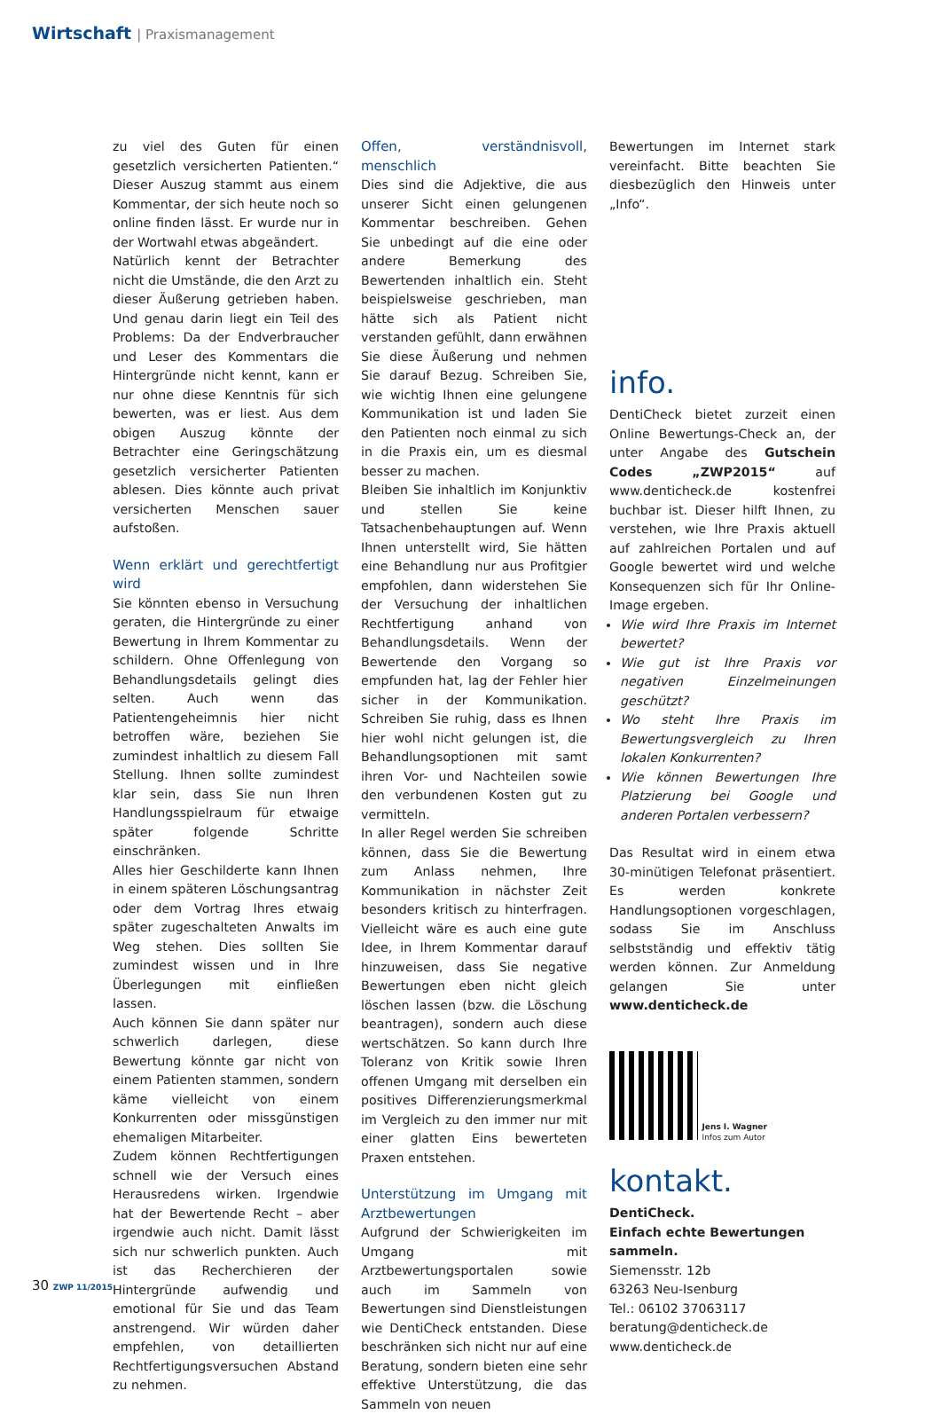Wirtschaft | Praxismanagement
zu viel des Guten für einen gesetzlich versicherten Patienten.“ Dieser Auszug stammt aus einem Kommentar, der sich heute noch so online finden lässt. Er wurde nur in der Wortwahl etwas abgeändert.
Natürlich kennt der Betrachter nicht die Umstände, die den Arzt zu dieser Äußerung getrieben haben. Und genau darin liegt ein Teil des Problems: Da der Endverbraucher und Leser des Kommentars die Hintergründe nicht kennt, kann er nur ohne diese Kenntnis für sich bewerten, was er liest. Aus dem obigen Auszug könnte der Betrachter eine Geringschätzung gesetzlich versicherter Patienten ablesen. Dies könnte auch privat versicherten Menschen sauer aufstoßen.
Wenn erklärt und gerechtfertigt wird
Sie könnten ebenso in Versuchung geraten, die Hintergründe zu einer Bewertung in Ihrem Kommentar zu schildern. Ohne Offenlegung von Behandlungsdetails gelingt dies selten. Auch wenn das Patientengeheimnis hier nicht betroffen wäre, beziehen Sie zumindest inhaltlich zu diesem Fall Stellung. Ihnen sollte zumindest klar sein, dass Sie nun Ihren Handlungsspielraum für etwaige später folgende Schritte einschränken.
Alles hier Geschilderte kann Ihnen in einem späteren Löschungsantrag oder dem Vortrag Ihres etwaig später zugeschalteten Anwalts im Weg stehen. Dies sollten Sie zumindest wissen und in Ihre Überlegungen mit einfließen lassen.
Auch können Sie dann später nur schwerlich darlegen, diese Bewertung könnte gar nicht von einem Patienten stammen, sondern käme vielleicht von einem Konkurrenten oder missgünstigen ehemaligen Mitarbeiter.
Zudem können Rechtfertigungen schnell wie der Versuch eines Herausredens wirken. Irgendwie hat der Bewertende Recht – aber irgendwie auch nicht. Damit lässt sich nur schwerlich punkten. Auch ist das Recherchieren der Hintergründe aufwendig und emotional für Sie und das Team anstrengend. Wir würden daher empfehlen, von detaillierten Rechtfertigungsversuchen Abstand zu nehmen.
Offen, verständnisvoll, menschlich
Dies sind die Adjektive, die aus unserer Sicht einen gelungenen Kommentar beschreiben. Gehen Sie unbedingt auf die eine oder andere Bemerkung des Bewertenden inhaltlich ein. Steht beispielsweise geschrieben, man hätte sich als Patient nicht verstanden gefühlt, dann erwähnen Sie diese Äußerung und nehmen Sie darauf Bezug. Schreiben Sie, wie wichtig Ihnen eine gelungene Kommunikation ist und laden Sie den Patienten noch einmal zu sich in die Praxis ein, um es diesmal besser zu machen.
Bleiben Sie inhaltlich im Konjunktiv und stellen Sie keine Tatsachenbehauptungen auf. Wenn Ihnen unterstellt wird, Sie hätten eine Behandlung nur aus Profitgier empfohlen, dann widerstehen Sie der Versuchung der inhaltlichen Rechtfertigung anhand von Behandlungsdetails. Wenn der Bewertende den Vorgang so empfunden hat, lag der Fehler hier sicher in der Kommunikation. Schreiben Sie ruhig, dass es Ihnen hier wohl nicht gelungen ist, die Behandlungsoptionen mit samt ihren Vor- und Nachteilen sowie den verbundenen Kosten gut zu vermitteln.
In aller Regel werden Sie schreiben können, dass Sie die Bewertung zum Anlass nehmen, Ihre Kommunikation in nächster Zeit besonders kritisch zu hinterfragen. Vielleicht wäre es auch eine gute Idee, in Ihrem Kommentar darauf hinzuweisen, dass Sie negative Bewertungen eben nicht gleich löschen lassen (bzw. die Löschung beantragen), sondern auch diese wertschätzen. So kann durch Ihre Toleranz von Kritik sowie Ihren offenen Umgang mit derselben ein positives Differenzierungsmerkmal im Vergleich zu den immer nur mit einer glatten Eins bewerteten Praxen entstehen.
Unterstützung im Umgang mit Arztbewertungen
Aufgrund der Schwierigkeiten im Umgang mit Arztbewertungsportalen sowie auch im Sammeln von Bewertungen sind Dienstleistungen wie DentiCheck entstanden. Diese beschränken sich nicht nur auf eine Beratung, sondern bieten eine sehr effektive Unterstützung, die das Sammeln von neuen
Bewertungen im Internet stark vereinfacht. Bitte beachten Sie diesbezüglich den Hinweis unter „Info“.
info.
DentiCheck bietet zurzeit einen Online Bewertungs-Check an, der unter Angabe des Gutschein Codes „ZWP2015“ auf www.denticheck.de kostenfrei buchbar ist. Dieser hilft Ihnen, zu verstehen, wie Ihre Praxis aktuell auf zahlreichen Portalen und auf Google bewertet wird und welche Konsequenzen sich für Ihr Online-Image ergeben.
Wie wird Ihre Praxis im Internet bewertet?
Wie gut ist Ihre Praxis vor negativen Einzelmeinungen geschützt?
Wo steht Ihre Praxis im Bewertungsvergleich zu Ihren lokalen Konkurrenten?
Wie können Bewertungen Ihre Platzierung bei Google und anderen Portalen verbessern?
Das Resultat wird in einem etwa 30-minütigen Telefonat präsentiert. Es werden konkrete Handlungsoptionen vorgeschlagen, sodass Sie im Anschluss selbstständig und effektiv tätig werden können. Zur Anmeldung gelangen Sie unter www.denticheck.de
Jens I. Wagner
Infos zum Autor
kontakt.
DentiCheck.
Einfach echte Bewertungen sammeln.
Siemensstr. 12b
63263 Neu-Isenburg
Tel.: 06102 37063117
beratung@denticheck.de
www.denticheck.de
30 ZWP 11/2015